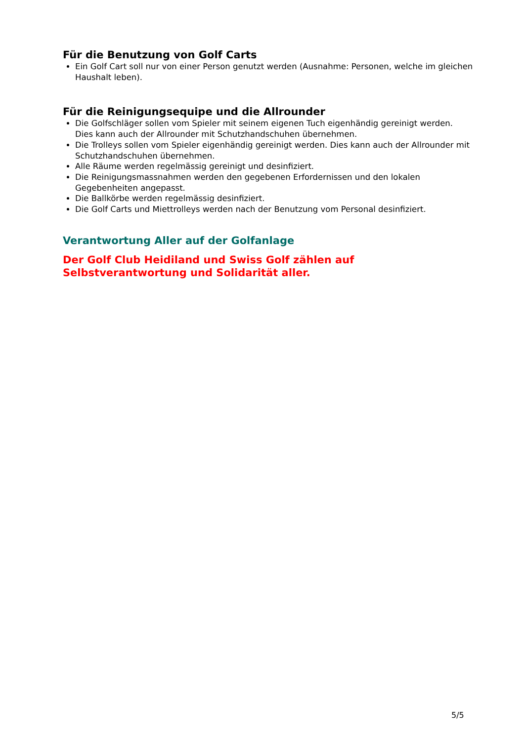Für die Benutzung von Golf Carts
Ein Golf Cart soll nur von einer Person genutzt werden (Ausnahme: Personen, welche im gleichen Haushalt leben).
Für die Reinigungsequipe und die Allrounder
Die Golfschläger sollen vom Spieler mit seinem eigenen Tuch eigenhändig gereinigt werden. Dies kann auch der Allrounder mit Schutzhandschuhen übernehmen.
Die Trolleys sollen vom Spieler eigenhändig gereinigt werden. Dies kann auch der Allrounder mit Schutzhandschuhen übernehmen.
Alle Räume werden regelmässig gereinigt und desinfiziert.
Die Reinigungsmassnahmen werden den gegebenen Erfordernissen und den lokalen Gegebenheiten angepasst.
Die Ballkörbe werden regelmässig desinfiziert.
Die Golf Carts und Miettrolleys werden nach der Benutzung vom Personal desinfiziert.
Verantwortung Aller auf der Golfanlage
Der Golf Club Heidiland und Swiss Golf zählen auf
Selbstverantwortung und Solidarität aller.
5/5